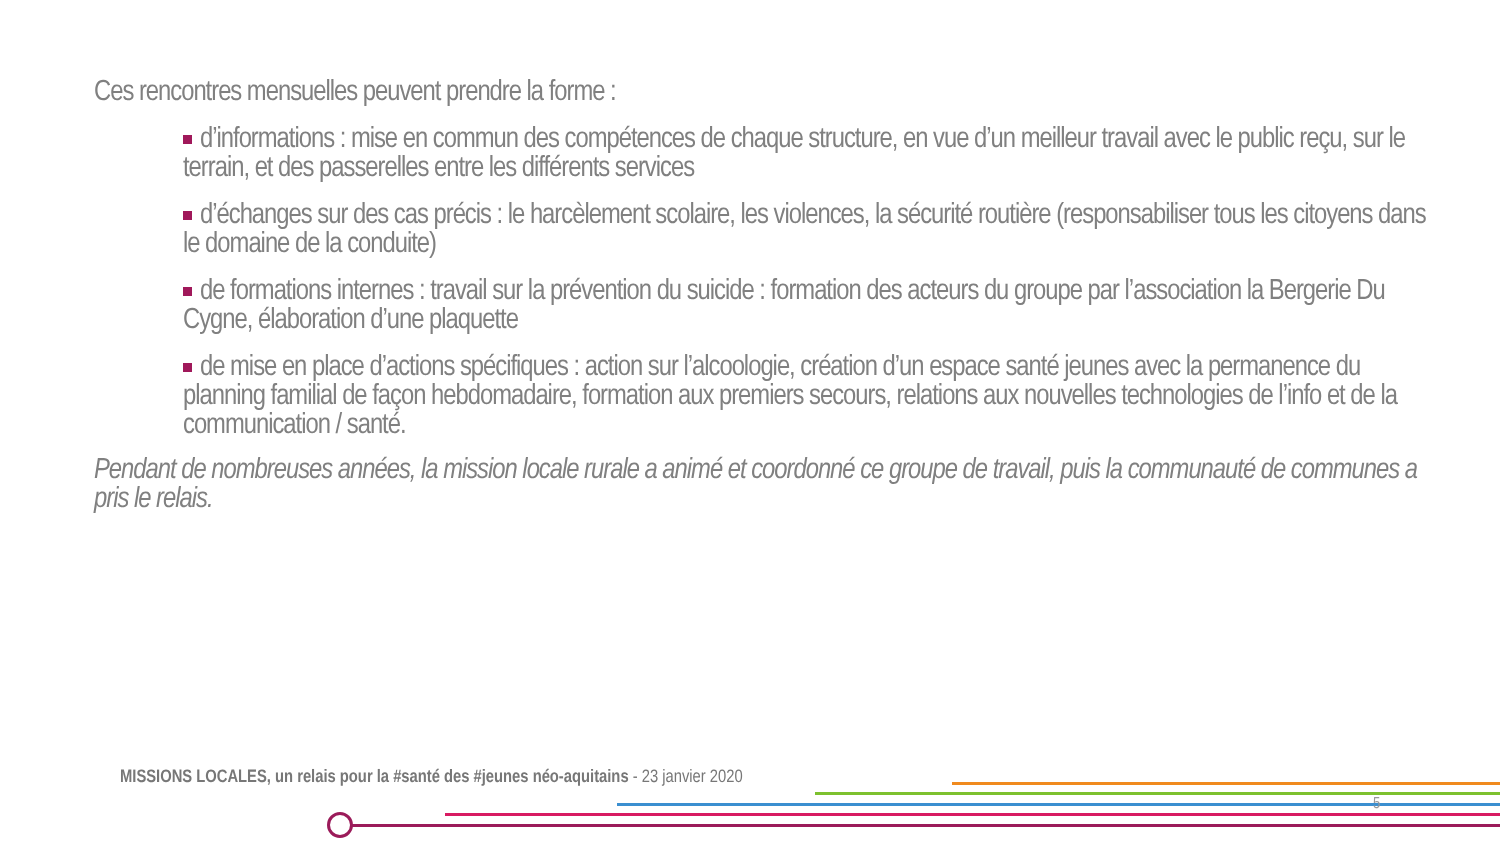Ces rencontres mensuelles peuvent prendre la forme :
d’informations : mise en commun des compétences de chaque structure, en vue d’un meilleur travail avec le public reçu, sur le terrain, et des passerelles entre les différents services
d’échanges sur des cas précis : le harcèlement scolaire, les violences, la sécurité routière (responsabiliser tous les citoyens dans le domaine de la conduite)
de formations internes : travail sur la prévention du suicide : formation des acteurs du groupe par l’association la Bergerie Du Cygne, élaboration d’une plaquette
de mise en place d’actions spécifiques : action sur l’alcoologie, création d’un espace santé jeunes avec la permanence du planning familial de façon hebdomadaire, formation aux premiers secours, relations aux nouvelles technologies de l’info et de la communication / santé.
Pendant de nombreuses années, la mission locale rurale a animé et coordonné ce groupe de travail, puis la communauté de communes a pris le relais.
MISSIONS LOCALES, un relais pour la #santé des #jeunes néo-aquitains - 23 janvier 2020
5